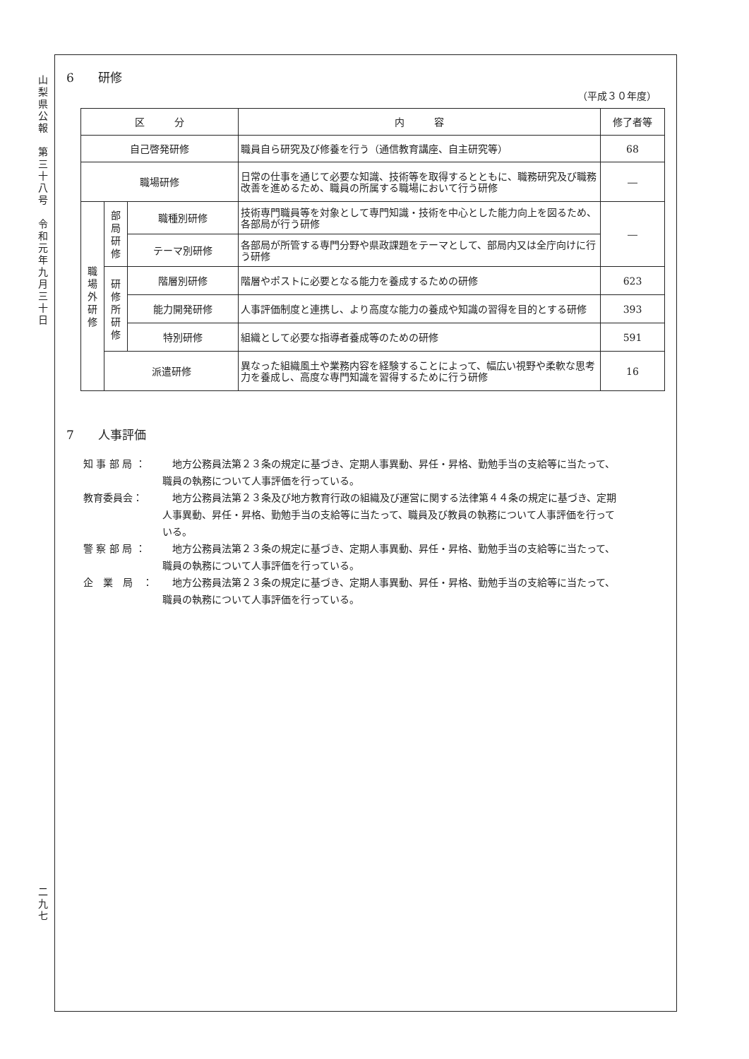山
梨
県
公
報
第
三
十
八
号
令
和
元
年
九
月
三
十
日
二
九
七
6　　研修
（平成３０年度）
| 区 分 | | | 内 容 | 修了者等 |
| --- | --- | --- | --- | --- |
| 自己啓発研修 | | | 職員自ら研究及び修養を行う（通信教育講座、自主研究等） | 68 |
| 職場研修 | | | 日常の仕事を通じて必要な知識、技術等を取得するとともに、職務研究及び職務改善を進めるため、職員の所属する職場において行う研修 | ― |
| 職 場 外 研 修 | 部 局 研 修 | 職種別研修 | 技術専門職員等を対象として専門知識・技術を中心とした能力向上を図るため、各部局が行う研修 | ― |
| | | テーマ別研修 | 各部局が所管する専門分野や県政課題をテーマとして、部局内又は全庁向けに行う研修 | |
| | 研 修 所 研 修 | 階層別研修 | 階層やポストに必要となる能力を養成するための研修 | 623 |
| | | 能力開発研修 | 人事評価制度と連携し、より高度な能力の養成や知識の習得を目的とする研修 | 393 |
| | | 特別研修 | 組織として必要な指導者養成等のための研修 | 591 |
| | 派遣研修 | | 異なった組織風土や業務内容を経験することによって、幅広い視野や柔軟な思考力を養成し、高度な専門知識を習得するために行う研修 | 16 |
7　　人事評価
知 事 部 局 ： 　地方公務員法第２３条の規定に基づき、定期人事異動、昇任・昇格、勤勉手当の支給等に当たって、職員の執務について人事評価を行っている。
教育委員会： 　地方公務員法第２３条及び地方教育行政の組織及び運営に関する法律第４４条の規定に基づき、定期人事異動、昇任・昇格、勤勉手当の支給等に当たって、職員及び教員の執務について人事評価を行っている。
警 察 部 局 ： 　地方公務員法第２３条の規定に基づき、定期人事異動、昇任・昇格、勤勉手当の支給等に当たって、職員の執務について人事評価を行っている。
企　業　局　： 　地方公務員法第２３条の規定に基づき、定期人事異動、昇任・昇格、勤勉手当の支給等に当たって、職員の執務について人事評価を行っている。